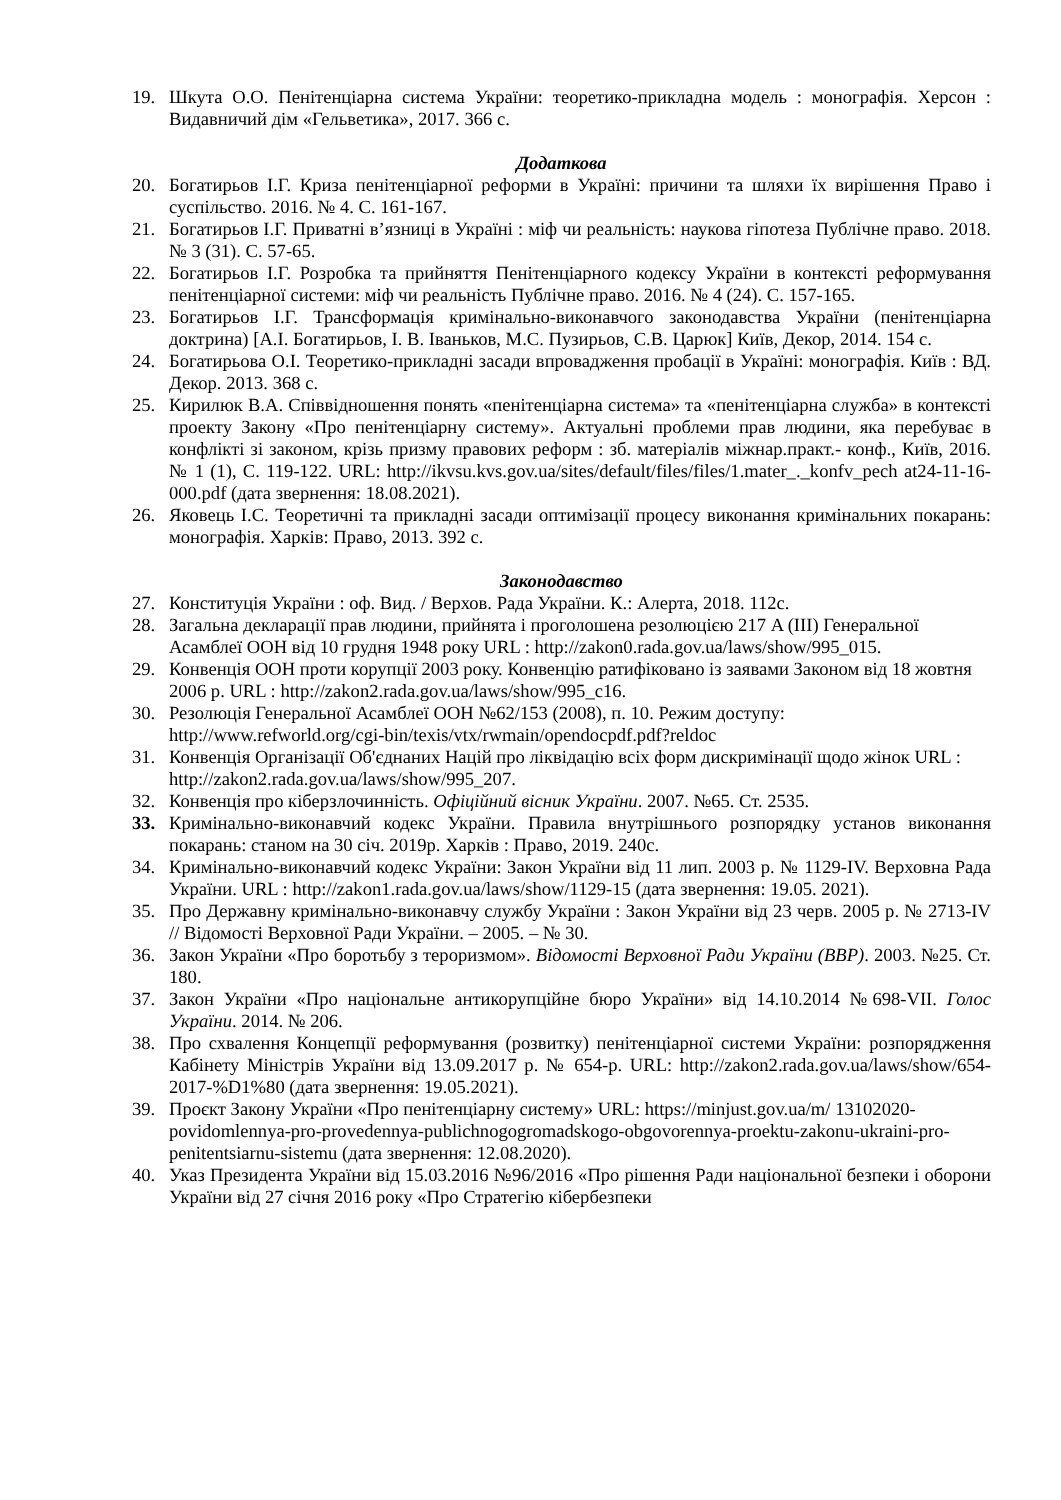19. Шкута О.О. Пенітенціарна система України: теоретико-прикладна модель : монографія. Херсон : Видавничий дім «Гельветика», 2017. 366 с.
Додаткова
20. Богатирьов І.Г. Криза пенітенціарної реформи в Україні: причини та шляхи їх вирішення Право і суспільство. 2016. № 4. С. 161-167.
21. Богатирьов І.Г. Приватні в’язниці в Україні : міф чи реальність: наукова гіпотеза Публічне право. 2018. № 3 (31). С. 57-65.
22. Богатирьов І.Г. Розробка та прийняття Пенітенціарного кодексу України в контексті реформування пенітенціарної системи: міф чи реальність Публічне право. 2016. № 4 (24). С. 157-165.
23. Богатирьов І.Г. Трансформація кримінально-виконавчого законодавства України (пенітенціарна доктрина) [А.І. Богатирьов, І. В. Іваньков, М.С. Пузирьов, С.В. Царюк] Київ, Декор, 2014. 154 с.
24. Богатирьова О.І. Теоретико-прикладні засади впровадження пробації в Україні: монографія. Київ : ВД. Декор. 2013. 368 с.
25. Кирилюк В.А. Співвідношення понять «пенітенціарна система» та «пенітенціарна служба» в контексті проекту Закону «Про пенітенціарну систему». Актуальні проблеми прав людини, яка перебуває в конфлікті зі законом, крізь призму правових реформ : зб. матеріалів міжнар.практ.- конф., Київ, 2016. № 1 (1), С. 119-122. URL: http://ikvsu.kvs.gov.ua/sites/default/files/files/1.mater_._konfv_pech at24-11-16-000.pdf (дата звернення: 18.08.2021).
26. Яковець І.С. Теоретичні та прикладні засади оптимізації процесу виконання кримінальних покарань: монографія. Харків: Право, 2013. 392 с.
Законодавство
27. Конституція України : оф. Вид. / Верхов. Рада України. К.: Алерта, 2018. 112с.
28. Загальна декларації прав людини, прийнята і проголошена резолюцією 217 A (III) Генеральної Асамблеї ООН від 10 грудня 1948 року URL : http://zakon0.rada.gov.ua/laws/show/995_015.
29. Конвенція ООН проти корупції 2003 року. Конвенцію ратифіковано із заявами Законом від 18 жовтня 2006 р. URL : http://zakon2.rada.gov.ua/laws/show/995_c16.
30. Резолюція Генеральної Асамблеї ООН №62/153 (2008), п. 10. Режим доступу: http://www.refworld.org/cgi-bin/texis/vtx/rwmain/opendocpdf.pdf?reldoc
31. Конвенція Організації Об'єднаних Націй про ліквідацію всіх форм дискримінації щодо жінок URL : http://zakon2.rada.gov.ua/laws/show/995_207.
32. Конвенція про кіберзлочинність. Офіційний вісник України. 2007. №65. Ст. 2535.
33. Кримінально-виконавчий кодекс України. Правила внутрішнього розпорядку установ виконання покарань: станом на 30 січ. 2019р. Харків : Право, 2019. 240с.
34. Кримінально-виконавчий кодекс України: Закон України від 11 лип. 2003 р. № 1129-IV. Верховна Рада України. URL : http://zakon1.rada.gov.ua/laws/show/1129-15 (дата звернення: 19.05. 2021).
35. Про Державну кримінально-виконавчу службу України : Закон України від 23 черв. 2005 р. № 2713-IV // Відомості Верховної Ради України. – 2005. – № 30.
36. Закон України «Про боротьбу з тероризмом». Відомості Верховної Ради України (ВВР). 2003. №25. Ст. 180.
37. Закон України «Про національне антикорупційне бюро України» від 14.10.2014 №698-VII. Голос України. 2014. № 206.
38. Про схвалення Концепції реформування (розвитку) пенітенціарної системи України: розпорядження Кабінету Міністрів України від 13.09.2017 р. № 654-р. URL: http://zakon2.rada.gov.ua/laws/show/654-2017-%D1%80 (дата звернення: 19.05.2021).
39. Проєкт Закону України «Про пенітенціарну систему» URL: https://minjust.gov.ua/m/ 13102020-povidomlennya-pro-provedennya-publichnogogromadskogo-obgovorennya-proektu-zakonu-ukraini-pro-penitentsiarnu-sistemu (дата звернення: 12.08.2020).
40. Указ Президента України від 15.03.2016 №96/2016 «Про рішення Ради національної безпеки і оборони України від 27 січня 2016 року «Про Стратегію кібербезпеки